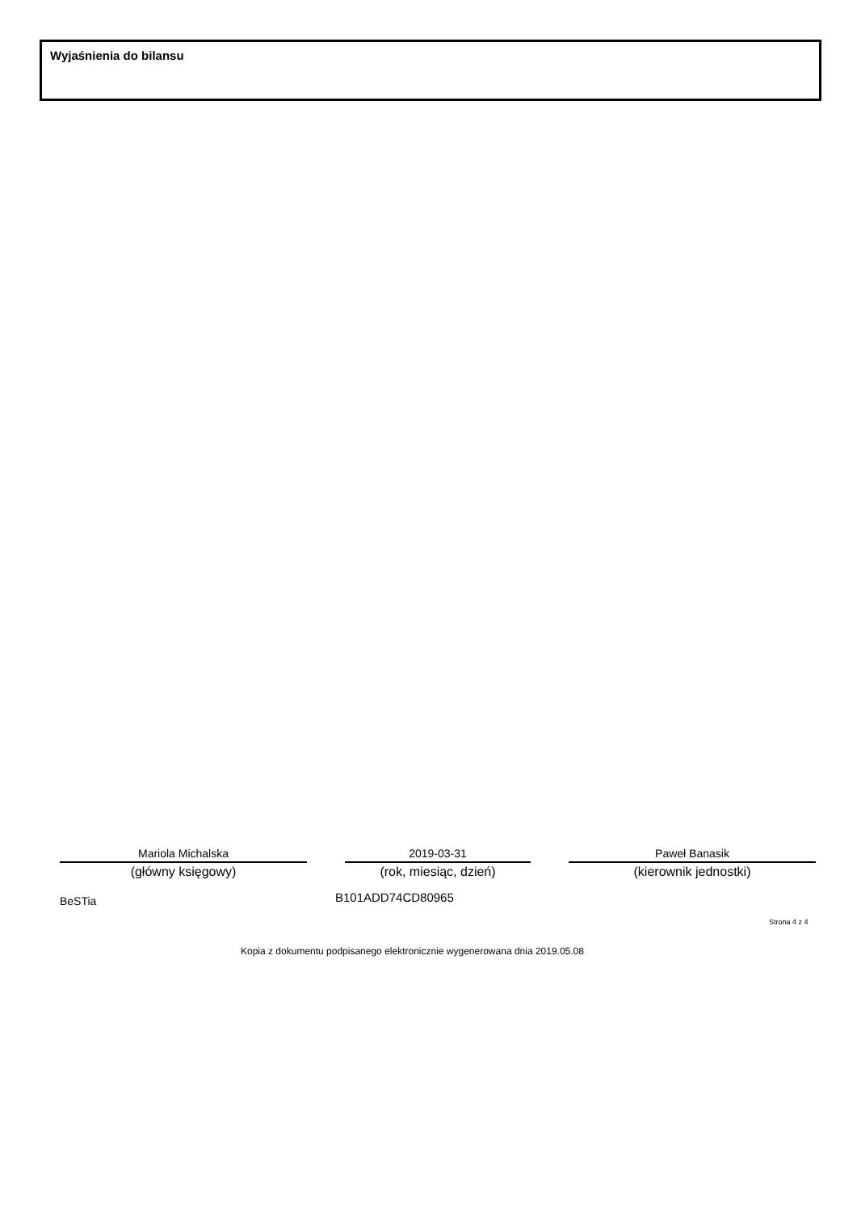Wyjaśnienia do bilansu
Mariola Michalska
(główny księgowy)
2019-03-31
(rok, miesiąc, dzień)
Paweł Banasik
(kierownik jednostki)
BeSTia B101ADD74CD80965
Strona 4 z 4
Kopia z dokumentu podpisanego elektronicznie wygenerowana dnia 2019.05.08